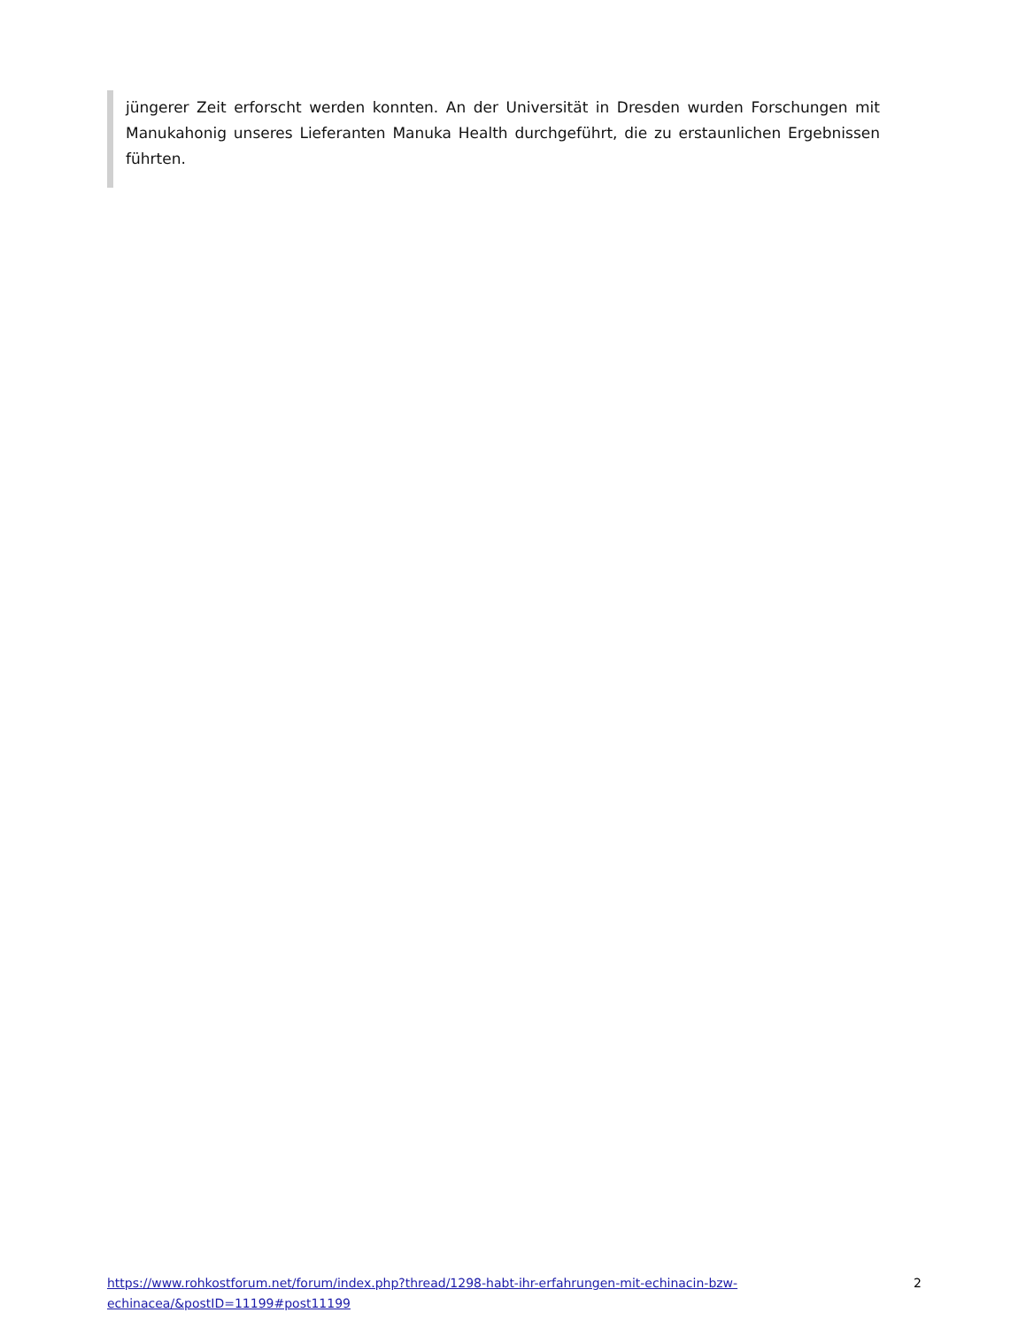jüngerer Zeit erforscht werden konnten. An der Universität in Dresden wurden Forschungen mit Manukahonig unseres Lieferanten Manuka Health durchgeführt, die zu erstaunlichen Ergebnissen führten.
https://www.rohkostforum.net/forum/index.php?thread/1298-habt-ihr-erfahrungen-mit-echinacin-bzw-echinacea/&postID=11199#post11199 2